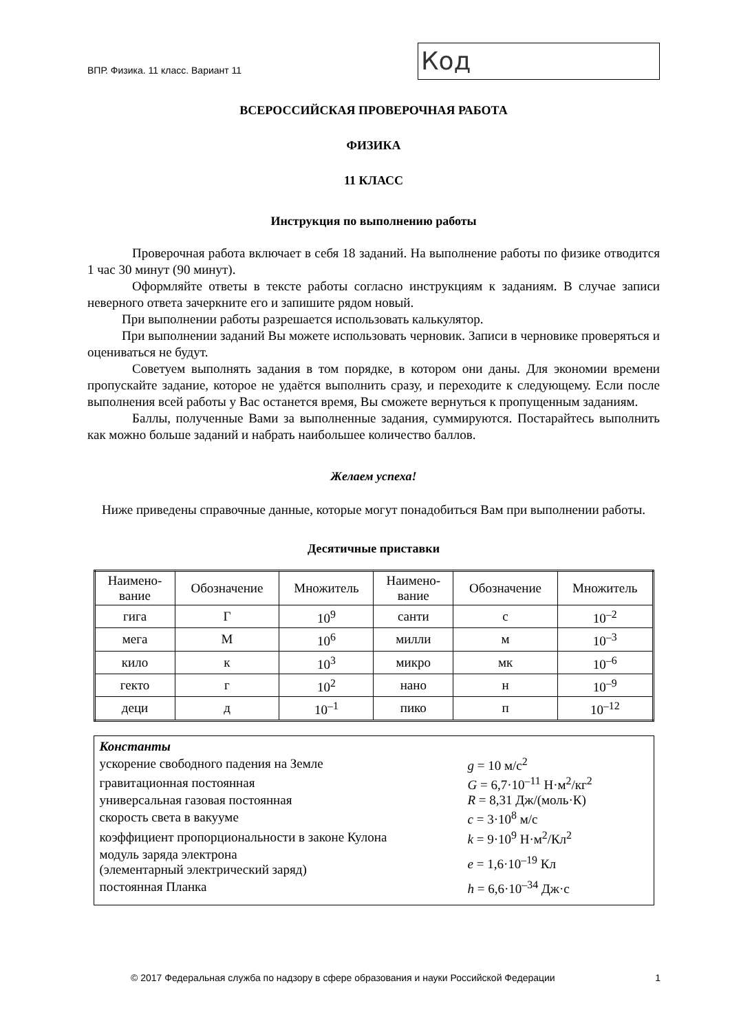ВПР. Физика. 11 класс. Вариант 11
Код
ВСЕРОССИЙСКАЯ ПРОВЕРОЧНАЯ РАБОТА
ФИЗИКА
11 КЛАСС
Инструкция по выполнению работы
Проверочная работа включает в себя 18 заданий. На выполнение работы по физике отводится 1 час 30 минут (90 минут).
Оформляйте ответы в тексте работы согласно инструкциям к заданиям. В случае записи неверного ответа зачеркните его и запишите рядом новый.
При выполнении работы разрешается использовать калькулятор.
При выполнении заданий Вы можете использовать черновик. Записи в черновике проверяться и оцениваться не будут.
Советуем выполнять задания в том порядке, в котором они даны. Для экономии времени пропускайте задание, которое не удаётся выполнить сразу, и переходите к следующему. Если после выполнения всей работы у Вас останется время, Вы сможете вернуться к пропущенным заданиям.
Баллы, полученные Вами за выполненные задания, суммируются. Постарайтесь выполнить как можно больше заданий и набрать наибольшее количество баллов.
Желаем успеха!
Ниже приведены справочные данные, которые могут понадобиться Вам при выполнении работы.
Десятичные приставки
| Наимено- вание | Обозначение | Множитель | Наимено- вание | Обозначение | Множитель |
| --- | --- | --- | --- | --- | --- |
| гига | Г | 10<sup>9</sup> | санти | с | 10<sup>–2</sup> |
| мега | М | 10<sup>6</sup> | милли | м | 10<sup>–3</sup> |
| кило | к | 10<sup>3</sup> | микро | мк | 10<sup>–6</sup> |
| гекто | г | 10<sup>2</sup> | нано | н | 10<sup>–9</sup> |
| деци | д | 10<sup>–1</sup> | пико | п | 10<sup>–12</sup> |
| Константы | |
| ускорение свободного падения на Земле | g = 10 м/с<sup>2</sup> |
| гравитационная постоянная | G = 6,7·10<sup>–11</sup> Н·м<sup>2</sup>/кг<sup>2</sup> |
| универсальная газовая постоянная | R = 8,31 Дж/(моль·К) |
| скорость света в вакууме | c = 3·10<sup>8</sup> м/с |
| коэффициент пропорциональности в законе Кулона | k = 9·10<sup>9</sup> Н·м<sup>2</sup>/Кл<sup>2</sup> |
| модуль заряда электрона (элементарный электрический заряд) | e = 1,6·10<sup>–19</sup> Кл |
| постоянная Планка | h = 6,6·10<sup>–34</sup> Дж·с |
© 2017 Федеральная служба по надзору в сфере образования и науки Российской Федерации 1